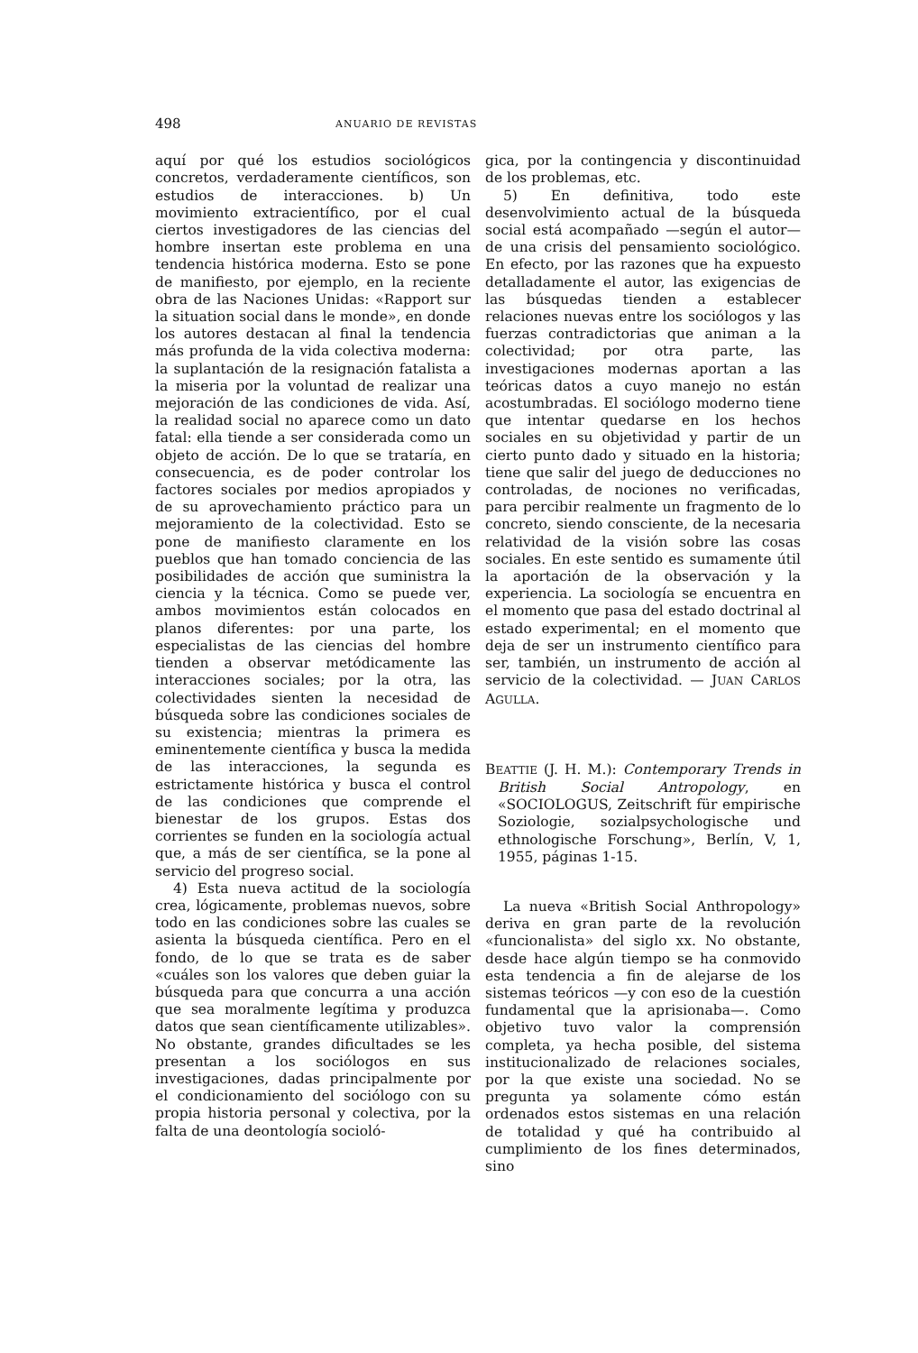498 ANUARIO DE REVISTAS
aquí por qué los estudios sociológicos concretos, verdaderamente científicos, son estudios de interacciones. b) Un movimiento extracientífico, por el cual ciertos investigadores de las ciencias del hombre insertan este problema en una tendencia histórica moderna. Esto se pone de manifiesto, por ejemplo, en la reciente obra de las Naciones Unidas: «Rapport sur la situation social dans le monde», en donde los autores destacan al final la tendencia más profunda de la vida colectiva moderna: la suplantación de la resignación fatalista a la miseria por la voluntad de realizar una mejoración de las condiciones de vida. Así, la realidad social no aparece como un dato fatal: ella tiende a ser considerada como un objeto de acción. De lo que se trataría, en consecuencia, es de poder controlar los factores sociales por medios apropiados y de su aprovechamiento práctico para un mejoramiento de la colectividad. Esto se pone de manifiesto claramente en los pueblos que han tomado conciencia de las posibilidades de acción que suministra la ciencia y la técnica. Como se puede ver, ambos movimientos están colocados en planos diferentes: por una parte, los especialistas de las ciencias del hombre tienden a observar metódicamente las interacciones sociales; por la otra, las colectividades sienten la necesidad de búsqueda sobre las condiciones sociales de su existencia; mientras la primera es eminentemente científica y busca la medida de las interacciones, la segunda es estrictamente histórica y busca el control de las condiciones que comprende el bienestar de los grupos. Estas dos corrientes se funden en la sociología actual que, a más de ser científica, se la pone al servicio del progreso social.
4) Esta nueva actitud de la sociología crea, lógicamente, problemas nuevos, sobre todo en las condiciones sobre las cuales se asienta la búsqueda científica. Pero en el fondo, de lo que se trata es de saber «cuáles son los valores que deben guiar la búsqueda para que concurra a una acción que sea moralmente legítima y produzca datos que sean científicamente utilizables». No obstante, grandes dificultades se les presentan a los sociólogos en sus investigaciones, dadas principalmente por el condicionamiento del sociólogo con su propia historia personal y colectiva, por la falta de una deontología socioló-
gica, por la contingencia y discontinuidad de los problemas, etc.
5) En definitiva, todo este desenvolvimiento actual de la búsqueda social está acompañado —según el autor— de una crisis del pensamiento sociológico. En efecto, por las razones que ha expuesto detalladamente el autor, las exigencias de las búsquedas tienden a establecer relaciones nuevas entre los sociólogos y las fuerzas contradictorias que animan a la colectividad; por otra parte, las investigaciones modernas aportan a las teóricas datos a cuyo manejo no están acostumbradas. El sociólogo moderno tiene que intentar quedarse en los hechos sociales en su objetividad y partir de un cierto punto dado y situado en la historia; tiene que salir del juego de deducciones no controladas, de nociones no verificadas, para percibir realmente un fragmento de lo concreto, siendo consciente, de la necesaria relatividad de la visión sobre las cosas sociales. En este sentido es sumamente útil la aportación de la observación y la experiencia. La sociología se encuentra en el momento que pasa del estado doctrinal al estado experimental; en el momento que deja de ser un instrumento científico para ser, también, un instrumento de acción al servicio de la colectividad. — JUAN CARLOS AGULLA.
BEATTIE (J. H. M.): Contemporary Trends in British Social Antropology, en «SOCIOLOGUS, Zeitschrift für empirische Soziologie, sozialpsychologische und ethnologische Forschung», Berlín, V, 1, 1955, páginas 1-15.
La nueva «British Social Anthropology» deriva en gran parte de la revolución «funcionalista» del siglo xx. No obstante, desde hace algún tiempo se ha conmovido esta tendencia a fin de alejarse de los sistemas teóricos —y con eso de la cuestión fundamental que la aprisionaba—. Como objetivo tuvo valor la comprensión completa, ya hecha posible, del sistema institucionalizado de relaciones sociales, por la que existe una sociedad. No se pregunta ya solamente cómo están ordenados estos sistemas en una relación de totalidad y qué ha contribuido al cumplimiento de los fines determinados, sino